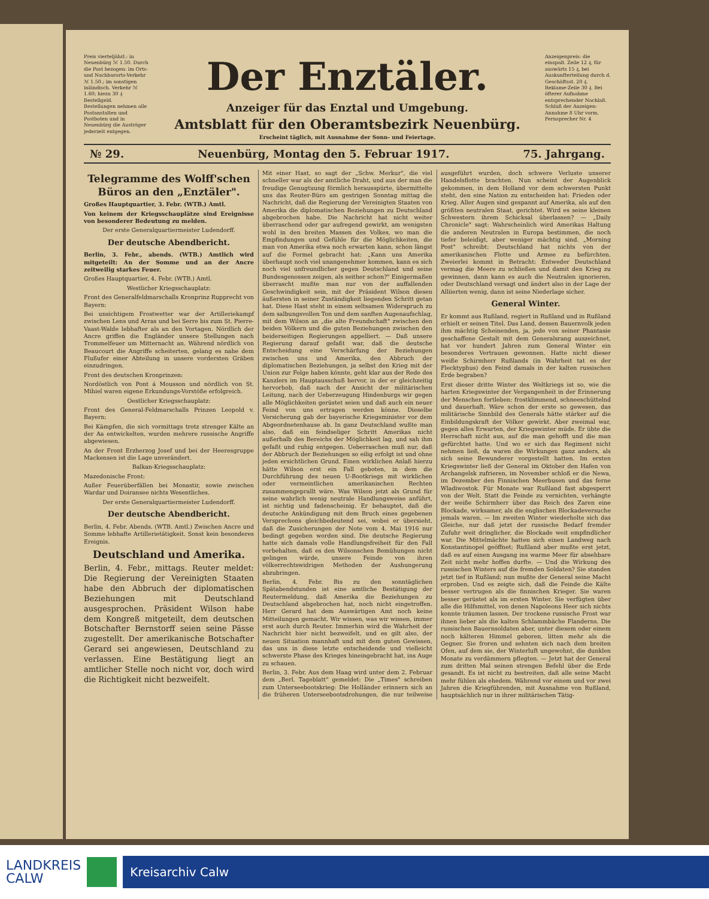Preis vierteljährl.: in Neuenbürg ℳ 1.50. Durch die Post bezogen: im Orts- und Nachbarorts-Verkehr ℳ 1.50.; im sonstigen inländisch. Verkehr ℳ 1.60; hiezu 30 ₰ Bestellgeld.
Bestellungen nehmen alle Postanstalten und Postboten und in Neuenbürg die Austräger jederzeit entgegen.
Der Enztäler.
Anzeiger für das Enztal und Umgebung.
Amtsblatt für den Oberamtsbezirk Neuenbürg.
Erscheint täglich, mit Ausnahme der Sonn- und Feiertage.
Anzeigenpreis: die einspalt. Zeile 12 ₰, für auswärts 15 ₰, bei Auskunfterteilung durch d. Geschäftsst. 20 ₰. Reklame-Zeile 30 ₰. Bei öfterer Aufnahme entsprechender Nachlaß.
Schluß der Anzeigen-Annahme 8 Uhr vorm. Fernsprecher Nr. 4
№ 29. Neuenbürg, Montag den 5. Februar 1917. 75. Jahrgang.
Telegramme des Wolff'schen Büros an den „Enztäler".
Großes Hauptquartier, 3. Febr. (WTB.) Amtl.
Von keinem der Kriegsschauplätze sind Ereignisse von besonderer Bedeutung zu melden.
Der erste Generalquartiermeister Ludendorff.
Der deutsche Abendbericht.
Berlin, 3. Febr., abends. (WTB.) Amtlich wird mitgeteilt: An der Somme und an der Ancre zeitweilig starkes Feuer.
Großes Hauptquartier, 4. Febr. (WTB.) Amtl.
Westlicher Kriegsschauplatz:
Front des Generalfeldmarschalls Kronprinz Rupprecht von Bayern:
Bei unsichtigem Frostwetter war der Artilleriekampf zwischen Lens und Arras und bei Serre bis zum St. Pierre-Vaast-Walde lebhafter als an den Vortagen. Nördlich der Ancre griffen die Engländer unsere Stellungen nach Trommelfeuer um Mitternacht an. Während nördlich von Beaucourt die Angriffe scheiterten, gelang es nahe dem Flußufer einer Abteilung in unsere vordersten Gräben einzudringen.
Front des deutschen Kronprinzen:
Nordöstlich von Pont á Mousson und nördlich von St. Mihiel waren eigene Erkundungs-Vorstöße erfolgreich.
Oestlicher Kriegsschauplatz:
Front des General-Feldmarschalls Prinzen Leopold v. Bayern:
Bei Kämpfen, die sich vormittags trotz strenger Kälte an der Aa entwickelten, wurden mehrere russische Angriffe abgewiesen.
An der Front Erzherzog Josef und bei der Heeresgruppe Mackensen ist die Lage unverändert.
Balkan-Kriegsschauplatz:
Mazedonische Front:
Außer Feuerüberfällen bei Monastir, sowie zwischen Wardar und Doiransee nichts Wesentliches.
Der erste Generalquartiermeister Ludendorff.
Der deutsche Abendbericht.
Berlin, 4. Febr. Abends. (WTB. Amtl.) Zwischen Ancre und Somme lebhafte Artillerietätigkeit. Sonst kein besonderes Ereignis.
Deutschland und Amerika.
Berlin, 4. Febr., mittags. Reuter meldet: Die Regierung der Vereinigten Staaten habe den Abbruch der diplomatischen Beziehungen mit Deutschland ausgesprochen. Präsident Wilson habe dem Kongreß mitgeteilt, dem deutschen Botschafter Bernstorff seien seine Pässe zugestellt. Der amerikanische Botschafter Gerard sei angewiesen, Deutschland zu verlassen. Eine Bestätigung liegt an amtlicher Stelle noch nicht vor, doch wird die Richtigkeit nicht bezweifelt.
Mit einer Hast, so sagt der „Schw. Merkur", die viel schneller war als der amtliche Draht, und aus der man die freudige Genugtuung förmlich herausspürte, übermittelte uns das Reuter-Büro am gestrigen Sonntag mittag die Nachricht, daß die Regierung der Vereinigten Staaten von Amerika die diplomatischen Beziehungen zu Deutschland abgebrochen habe. Die Nachricht hat nicht weiter überraschend oder gar aufregend gewirkt, am wenigsten wohl in den breiten Massen des Volkes, wo man die Empfindungen und Gefühle für die Möglichkeiten, die man von Amerika etwa noch erwarten kann, schon längst auf die Formel gebracht hat: „Kann uns Amerika überhaupt noch viel unangenehmer kommen, kann es sich noch viel unfreundlicher gegen Deutschland und seine Bundesgenossen zeigen, als seither schon?" Einigermaßen überrascht mußte man nur von der auffallenden Geschwindigkeit sein, mit der Präsident Wilson diesen äußersten in seiner Zuständigkeit liegenden Schritt getan hat. Diese Hast steht in einem seltsamen Widerspruch zu dem salbungsvollen Ton und dem sanften Augenaufschlag, mit dem Wilson an „die alte Freundschaft" zwischen den beiden Völkern und die guten Beziehungen zwischen den beiderseitigen Regierungen appelliert. — Daß unsere Regierung darauf gefaßt war, daß die deutsche Entscheidung eine Verschärfung der Beziehungen zwischen uns und Amerika, den Abbruch der diplomatischen Beziehungen, ja selbst den Krieg mit der Union zur Folge haben könnte, geht klar aus der Rede des Kanzlers im Hauptausschuß hervor, in der er gleichzeitig hervorhob, daß nach der Ansicht der militärischen Leitung, nach der Ueberzeugung Hindenburgs wir gegen alle Möglichkeiten gerüstet seien und daß auch ein neuer Feind von uns ertragen werden könne. Dieselbe Versicherung gab der bayerische Kriegsminister vor dem Abgeordnetenhause ab. In ganz Deutschland wußte man also, daß ein feindseliger Schritt Amerikas nicht außerhalb des Bereichs der Möglichkeit lag, und sah ihm gefaßt und ruhig entgegen. Ueberraschen muß nur, daß der Abbruch der Beziehungen so eilig erfolgt ist und ohne jeden ersichtlichen Grund. Einen wirklichen Anlaß hierzu hätte Wilson erst ein Fall geboten, in dem die Durchführung des neuen U-Bootkriegs mit wirklichen oder vermeintlichen amerikanischen Rechten zusammengeprallt wäre. Was Wilson jetzt als Grund für seine wahrlich wenig neutrale Handlungsweise anführt, ist nichtig und fadenscheinig. Er behauptet, daß die deutsche Ankündigung mit dem Bruch eines gegebenen Versprechens gleichbedeutend sei, wobei er übersieht, daß die Zusicherungen der Note vom 4. Mai 1916 nur bedingt gegeben worden sind. Die deutsche Regierung hatte sich damals volle Handlungsfreiheit für den Fall vorbehalten, daß es den Wilsonschen Bemühungen nicht gelingen würde, unsere Feinde von ihren völkerrechtswidrigen Methoden der Aushungerung abzubringen.
Berlin, 4. Febr. Bis zu den sonntäglichen Spätabendstunden ist eine amtliche Bestätigung der Reutermeldung, daß Amerika die Beziehungen zu Deutschland abgebrochen hat, noch nicht eingetroffen. Herr Gerard hat dem Auswärtigen Amt noch keine Mitteilungen gemacht. Wir wissen, was wir wissen, immer erst auch durch Reuter. Immerhin wird die Wahrheit der Nachricht hier nicht bezweifelt, und es gilt also, der neuen Situation mannhaft und mit dem guten Gewissen, das uns in diese letzte entscheidende und vielleicht schwerste Phase des Krieges hineingebracht hat, ins Auge zu schauen.
Berlin, 3. Febr. Aus dem Haag wird unter dem 2. Februar dem „Berl. Tageblatt" gemeldet: Die „Times" schreiben zum Unterseebootskrieg: Die Holländer erinnern sich an die früheren Unterseebootsdrohungen, die nur teilweise ausgeführt wurden, doch schwere Verluste unserer Handelsflotte brachten. Nun scheint der Augenblick gekommen, in dem Holland vor dem schwersten Punkt steht, den eine Nation zu entscheiden hat: Frieden oder Krieg. Aller Augen sind gespannt auf Amerika, als auf den größten neutralen Staat, gerichtet. Wird es seine kleinen Schwestern ihrem Schicksal überlassen? — „Daily Chronicle" sagt: Wahrscheinlich wird Amerikas Haltung die anderen Neutralen in Europa bestimmen, die noch tiefer beleidigt, aber weniger mächtig sind. „Morning Post" schreibt: Deutschland hat nichts von der amerikanischen Flotte und Armee zu befürchten. Zweierlei kommt in Betracht: Entweder Deutschland vermag die Meere zu schließen und damit den Krieg zu gewinnen, dann kann es auch die Neutralen ignorieren, oder Deutschland versagt und ändert also in der Lage der Alliierten wenig, dann ist seine Niederlage sicher.
General Winter.
Er kommt aus Rußland, regiert in Rußland und in Rußland erhielt er seinen Titel. Das Land, dessen Bauernvolk jeden ihm mächtig Scheinenden, ja, jede von seiner Phantasie geschaffene Gestalt mit dem Generalsrang auszeichnet, hat vor hundert Jahren zum General Winter ein besonderes Vertrauen gewonnen. Hatte nicht dieser weiße Schirmherr Rußlands (in Wahrheit tat es der Flecktyphus) den Feind damals in der kalten russischen Erde begraben?
Erst dieser dritte Winter des Weltkriegs ist so, wie die harten Kriegswinter der Vergangenheit in der Erinnerung der Menschen fortleben: frostklimmend, schneeschüttelnd und dauerhaft. Wäre schon der erste so gewesen, das militärische Sinnbild des Generals hätte stärker auf die Einbildungskraft der Völker gewirkt. Aber zweimal war, gegen alles Erwarten, der Kriegswinter müde. Er übte die Herrschaft nicht aus, auf die man gehofft und die man gefürchtet hatte. Und wo er sich das Regiment nicht nehmen ließ, da waren die Wirkungen ganz anders, als sich seine Bewunderer vorgestellt hatten. Im ersten Kriegswinter ließ der General im Oktober den Hafen von Archangelsk zufrieren, im November schloß er die Newa, im Dezember den Finnischen Meerbusen und das ferne Wladiwostok. Für Monate war Rußland fast abgesperrt von der Welt. Statt die Feinde zu vernichten, verhängte der weiße Schirmherr über das Reich des Zaren eine Blockade, wirksamer, als die englischen Blockadeversuche jemals waren. — Im zweiten Winter wiederholte sich das Gleiche, nur daß jetzt der russische Bedarf fremder Zufuhr weit dringlicher, die Blockade weit empfindlicher war. Die Mittelmächte hatten sich einen Landweg nach Konstantinopel geöffnet; Rußland aber mußte erst jetzt, daß es auf einen Ausgang ins warme Meer für absehbare Zeit nicht mehr hoffen durfte. — Und die Wirkung des russischen Winters auf die fremden Soldaten? Sie standen jetzt tief in Rußland; nun mußte der General seine Macht erproben. Und es zeigte sich, daß die Feinde die Kälte besser vertrugen als die finnischen Krieger. Sie waren besser gerüstet als im ersten Winter. Sie verfügten über alle die Hilfsmittel, von denen Napoleons Heer sich nichts konnte träumen lassen. Der trockene russische Frost war ihnen lieber als die kalten Schlammbäche Flanderns. Die russischen Bauernsoldaten aber, unter diesem oder einem noch kälteren Himmel geboren, litten mehr als die Gegner. Sie froren und sehnten sich nach dem breiten Ofen, auf dem sie, der Winterluft ungewohnt, die dunklen Monate zu verdämmern pflegten. — Jetzt hat der General zum dritten Mal seinen strengen Befehl über die Erde gesandt. Es ist nicht zu bestreiten, daß alle seine Macht mehr fühlen als ehedem. Während vor einem und vor zwei Jahren die Kriegführenden, mit Ausnahme von Rußland, hauptsächlich nur in ihrer militärischen Tätig-
LANDKREIS
CALW
Kreisarchiv Calw